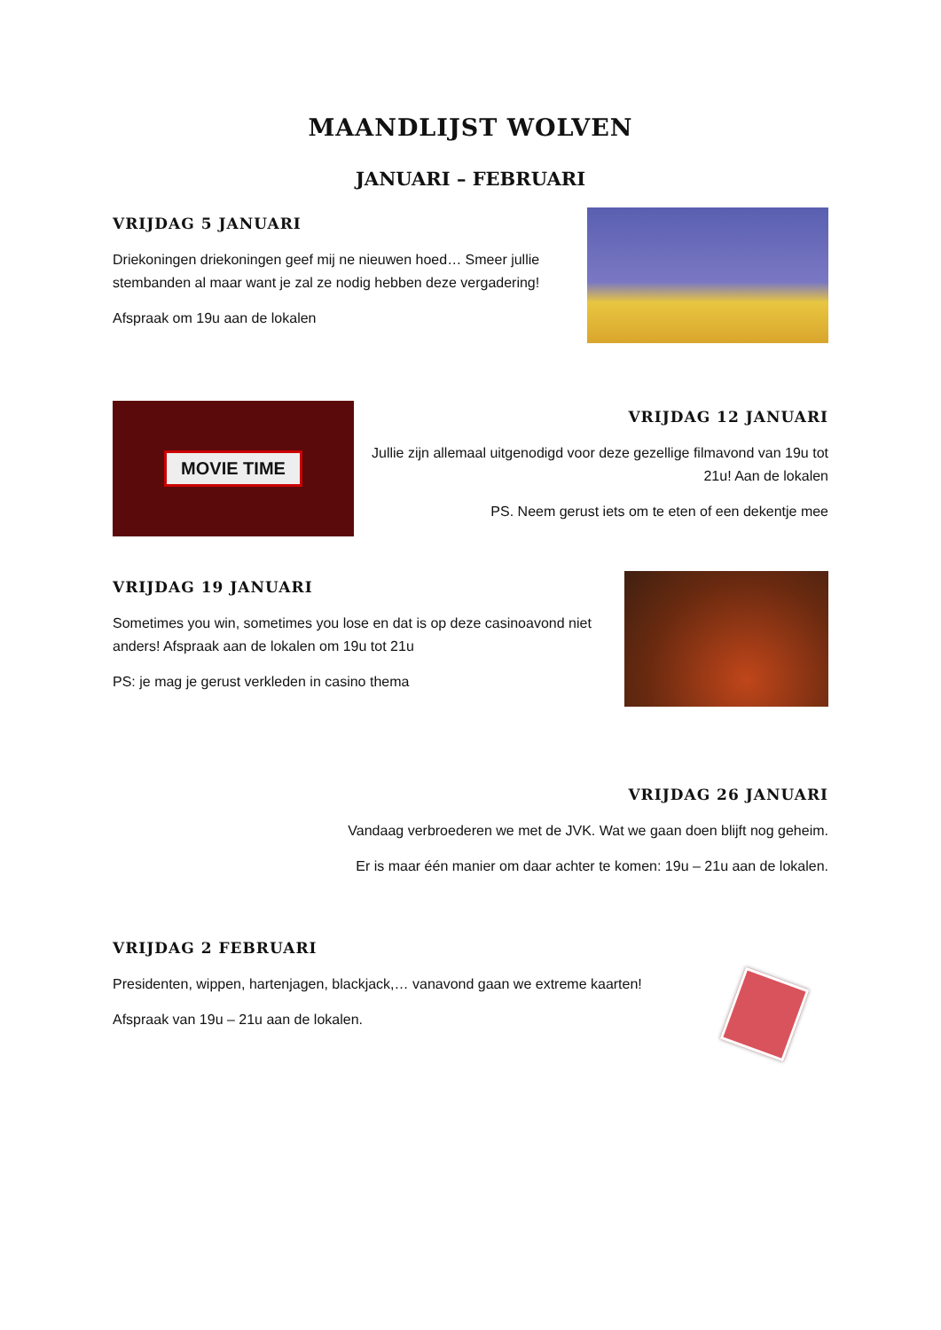MAANDLIJST WOLVEN
JANUARI – FEBRUARI
VRIJDAG 5 JANUARI
Driekoningen driekoningen geef mij ne nieuwen hoed… Smeer jullie stembanden al maar want je zal ze nodig hebben deze vergadering!
Afspraak om 19u aan de lokalen
MOVIE TIME
VRIJDAG 12 JANUARI
Jullie zijn allemaal uitgenodigd voor deze gezellige filmavond van 19u tot 21u! Aan de lokalen
PS. Neem gerust iets om te eten of een dekentje mee
VRIJDAG 19 JANUARI
Sometimes you win, sometimes you lose en dat is op deze casinoavond niet anders! Afspraak aan de lokalen om 19u tot 21u
PS: je mag je gerust verkleden in casino thema
VRIJDAG 26 JANUARI
Vandaag verbroederen we met de JVK. Wat we gaan doen blijft nog geheim.
Er is maar één manier om daar achter te komen: 19u – 21u aan de lokalen.
VRIJDAG 2 FEBRUARI
Presidenten, wippen, hartenjagen, blackjack,… vanavond gaan we extreme kaarten!
Afspraak van 19u – 21u aan de lokalen.